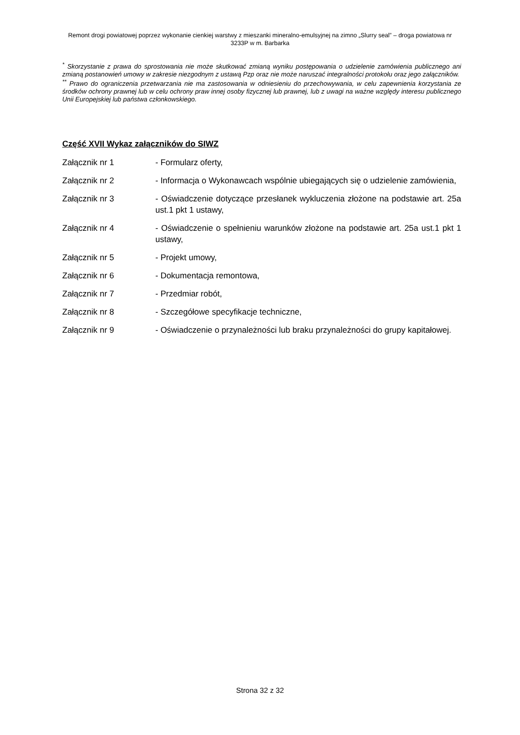Remont drogi powiatowej poprzez wykonanie cienkiej warstwy z mieszanki mineralno-emulsyjnej na zimno „Slurry seal” – droga powiatowa nr 3233P w m. Barbarka
<sup>*</sup> Skorzystanie z prawa do sprostowania nie może skutkować zmianą wyniku postępowania o udzielenie zamówienia publicznego ani zmianą postanowień umowy w zakresie niezgodnym z ustawą Pzp oraz nie może naruszać integralności protokołu oraz jego załączników.
<sup>**</sup> Prawo do ograniczenia przetwarzania nie ma zastosowania w odniesieniu do przechowywania, w celu zapewnienia korzystania ze środków ochrony prawnej lub w celu ochrony praw innej osoby fizycznej lub prawnej, lub z uwagi na ważne względy interesu publicznego Unii Europejskiej lub państwa członkowskiego.
Część XVII Wykaz załączników do SIWZ
Załącznik nr 1 - Formularz oferty,
Załącznik nr 2 - Informacja o Wykonawcach wspólnie ubiegających się o udzielenie zamówienia,
Załącznik nr 3 - Oświadczenie dotyczące przesłanek wykluczenia złożone na podstawie art. 25a ust.1 pkt 1 ustawy,
Załącznik nr 4 - Oświadczenie o spełnieniu warunków złożone na podstawie art. 25a ust.1 pkt 1 ustawy,
Załącznik nr 5 - Projekt umowy,
Załącznik nr 6 - Dokumentacja remontowa,
Załącznik nr 7 - Przedmiar robót,
Załącznik nr 8 - Szczegółowe specyfikacje techniczne,
Załącznik nr 9 - Oświadczenie o przynależności lub braku przynależności do grupy kapitałowej.
Strona 32 z 32